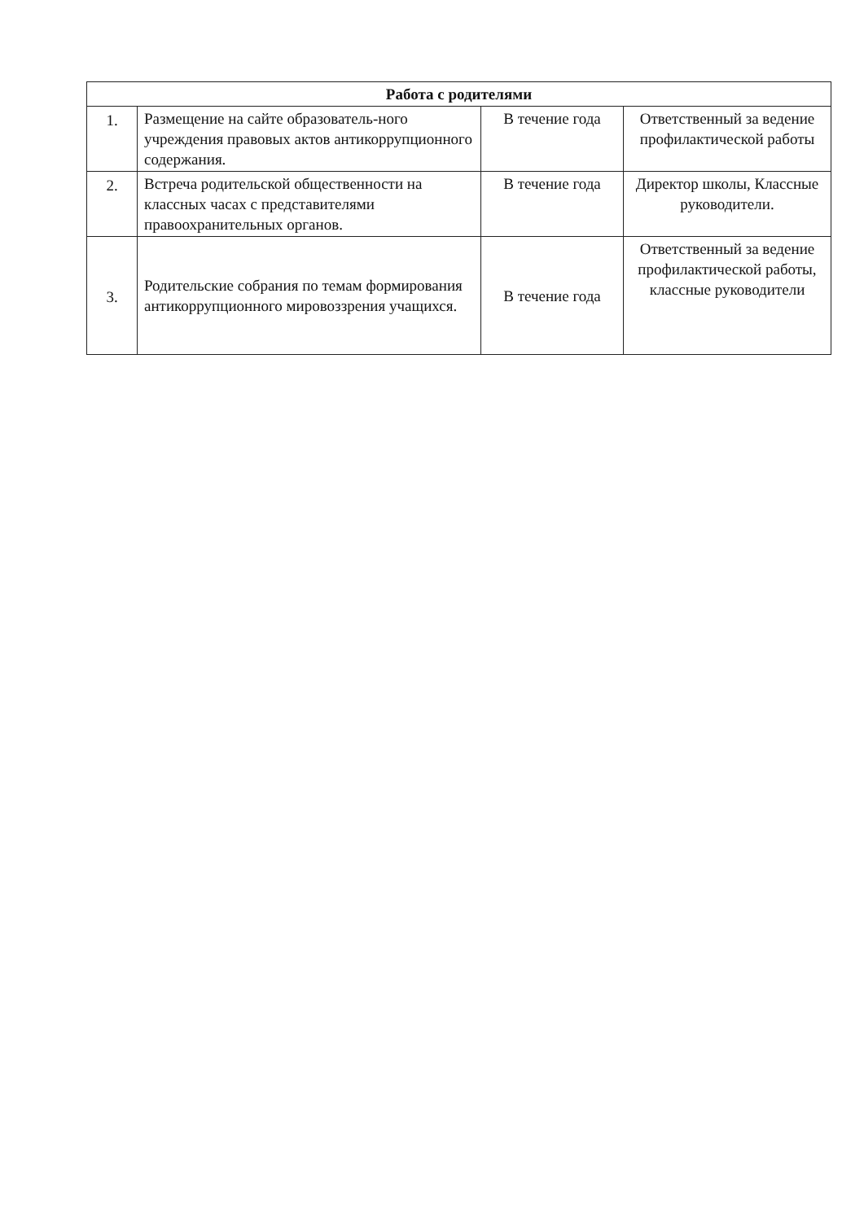| Работа с родителями | | | |
| --- | --- | --- | --- |
| 1. | Размещение на сайте образователь-ного учреждения правовых актов антикоррупционного содержания. | В течение года | Ответственный за ведение профилактической работы |
| 2. | Встреча родительской общественности на классных часах с представителями правоохранительных органов. | В течение года | Директор школы, Классные руководители. |
| 3. | Родительские собрания по темам формирования антикоррупционного мировоззрения учащихся. | В течение года | Ответственный за ведение профилактической работы, классные руководители |